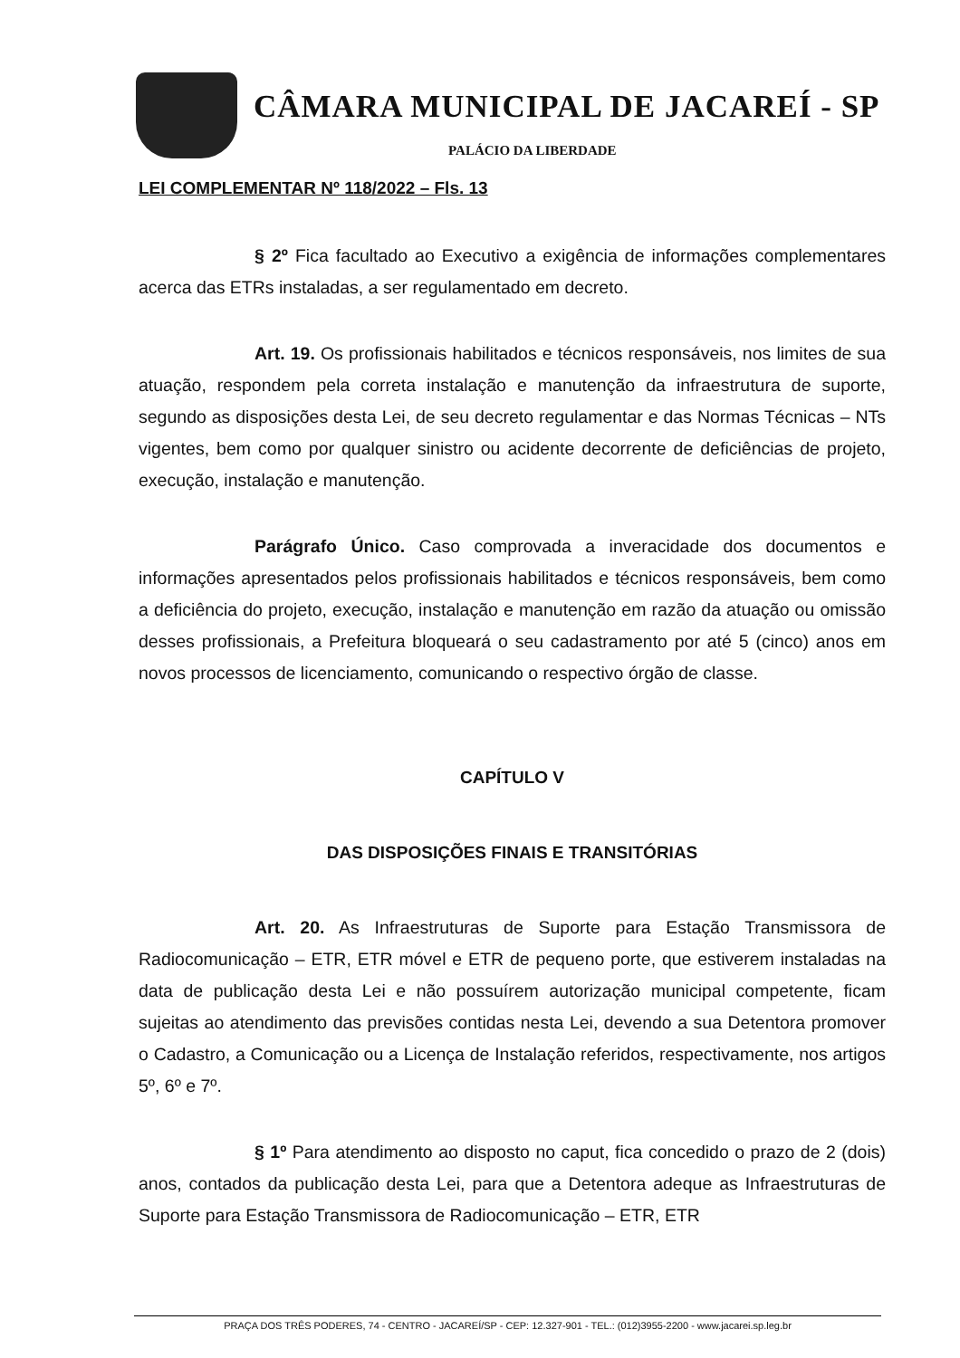CÂMARA MUNICIPAL DE JACAREÍ - SP
PALÁCIO DA LIBERDADE
LEI COMPLEMENTAR Nº 118/2022 – Fls. 13
§ 2º Fica facultado ao Executivo a exigência de informações complementares acerca das ETRs instaladas, a ser regulamentado em decreto.
Art. 19. Os profissionais habilitados e técnicos responsáveis, nos limites de sua atuação, respondem pela correta instalação e manutenção da infraestrutura de suporte, segundo as disposições desta Lei, de seu decreto regulamentar e das Normas Técnicas – NTs vigentes, bem como por qualquer sinistro ou acidente decorrente de deficiências de projeto, execução, instalação e manutenção.
Parágrafo Único. Caso comprovada a inveracidade dos documentos e informações apresentados pelos profissionais habilitados e técnicos responsáveis, bem como a deficiência do projeto, execução, instalação e manutenção em razão da atuação ou omissão desses profissionais, a Prefeitura bloqueará o seu cadastramento por até 5 (cinco) anos em novos processos de licenciamento, comunicando o respectivo órgão de classe.
CAPÍTULO V
DAS DISPOSIÇÕES FINAIS E TRANSITÓRIAS
Art. 20. As Infraestruturas de Suporte para Estação Transmissora de Radiocomunicação – ETR, ETR móvel e ETR de pequeno porte, que estiverem instaladas na data de publicação desta Lei e não possuírem autorização municipal competente, ficam sujeitas ao atendimento das previsões contidas nesta Lei, devendo a sua Detentora promover o Cadastro, a Comunicação ou a Licença de Instalação referidos, respectivamente, nos artigos 5º, 6º e 7º.
§ 1º Para atendimento ao disposto no caput, fica concedido o prazo de 2 (dois) anos, contados da publicação desta Lei, para que a Detentora adeque as Infraestruturas de Suporte para Estação Transmissora de Radiocomunicação – ETR, ETR
PRAÇA DOS TRÊS PODERES, 74 - CENTRO - JACAREÍ/SP - CEP: 12.327-901 - TEL.: (012)3955-2200 - www.jacarei.sp.leg.br